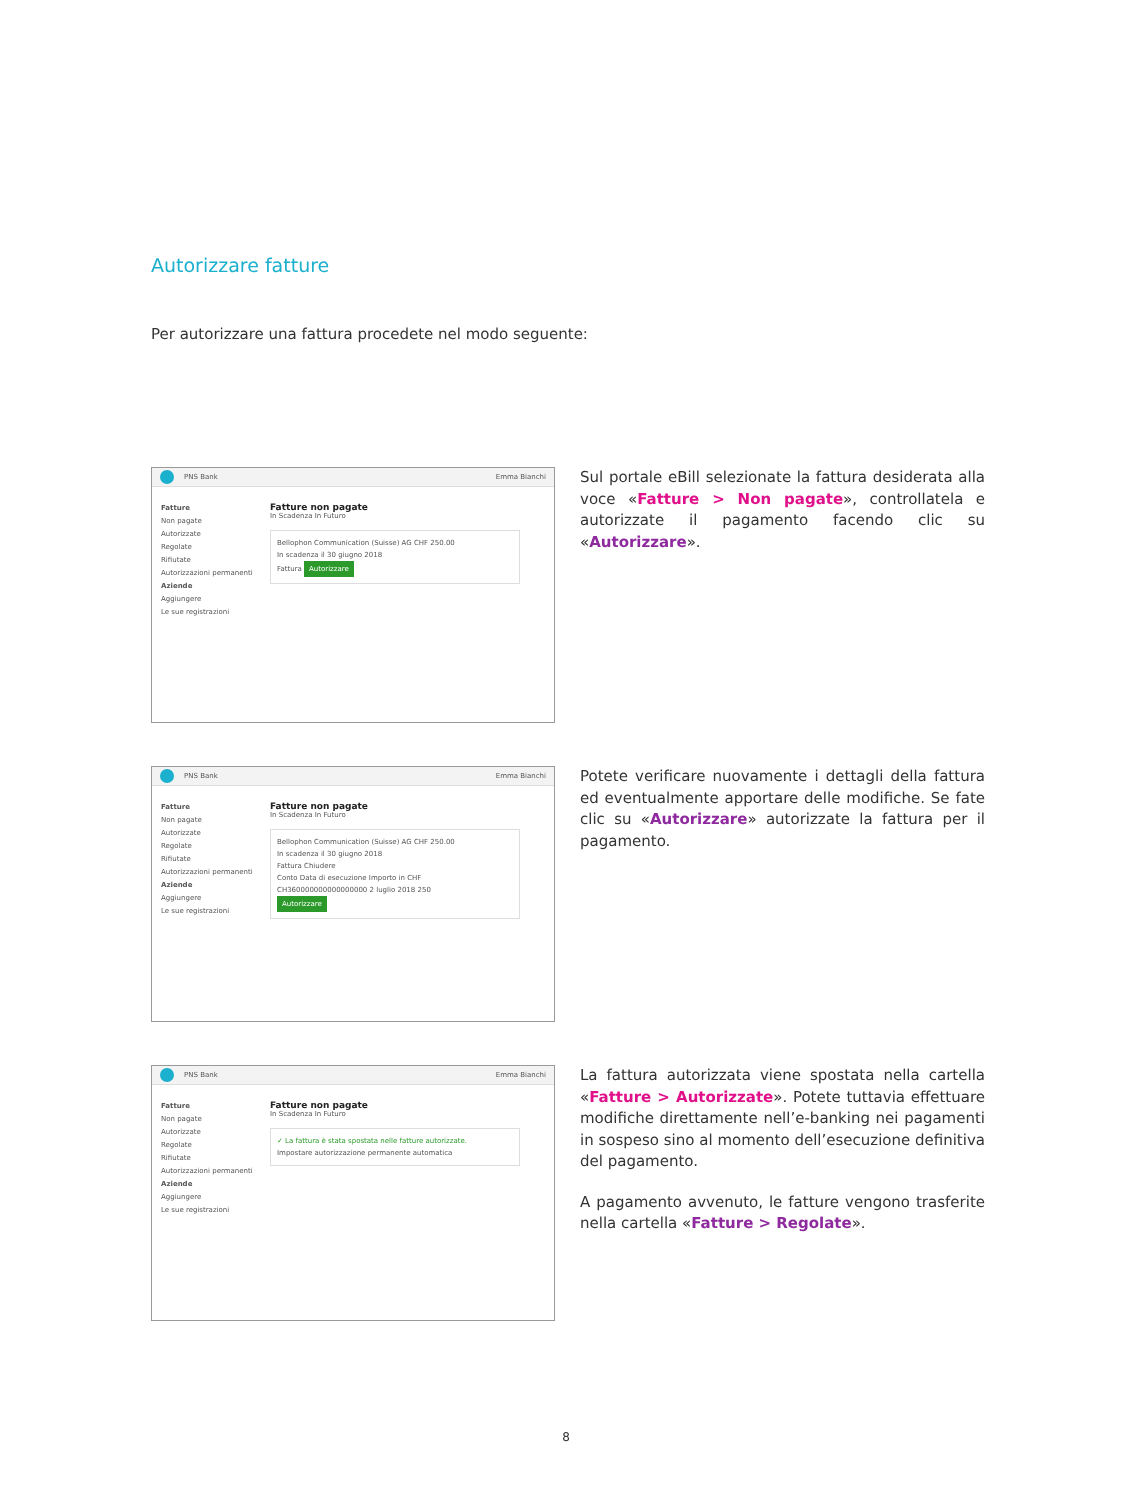Autorizzare fatture
Per autorizzare una fattura procedete nel modo seguente:
PNS Bank Emma Bianchi
Fatture
Non pagate
Autorizzate
Regolate
Rifiutate
Autorizzazioni permanenti
Aziende
Aggiungere
Le sue registrazioni
Fatture non pagate
In Scadenza In Futuro
Bellophon Communication (Suisse) AG CHF 250.00
In scadenza il 30 giugno 2018
Fattura Autorizzare
Sul portale eBill selezionate la fattura desiderata alla voce «Fatture > Non pagate», controllatela e autorizzate il pagamento facendo clic su «Autorizzare».
PNS Bank Emma Bianchi
Fatture
Non pagate
Autorizzate
Regolate
Rifiutate
Autorizzazioni permanenti
Aziende
Aggiungere
Le sue registrazioni
Fatture non pagate
In Scadenza In Futuro
Bellophon Communication (Suisse) AG CHF 250.00
In scadenza il 30 giugno 2018
Fattura Chiudere
Conto Data di esecuzione Importo in CHF
CH360000000000000000 2 luglio 2018 250
Autorizzare
Potete verificare nuovamente i dettagli della fattura ed eventualmente apportare delle modifiche. Se fate clic su «Autorizzare» autorizzate la fattura per il pagamento.
PNS Bank Emma Bianchi
Fatture
Non pagate
Autorizzate
Regolate
Rifiutate
Autorizzazioni permanenti
Aziende
Aggiungere
Le sue registrazioni
Fatture non pagate
In Scadenza In Futuro
✓ La fattura è stata spostata nelle fatture autorizzate.
Impostare autorizzazione permanente automatica
La fattura autorizzata viene spostata nella cartella «Fatture > Autorizzate». Potete tuttavia effettuare modifiche direttamente nell’e-banking nei pagamenti in sospeso sino al momento dell’esecuzione definitiva del pagamento.
A pagamento avvenuto, le fatture vengono trasferite nella cartella «Fatture > Regolate».
8